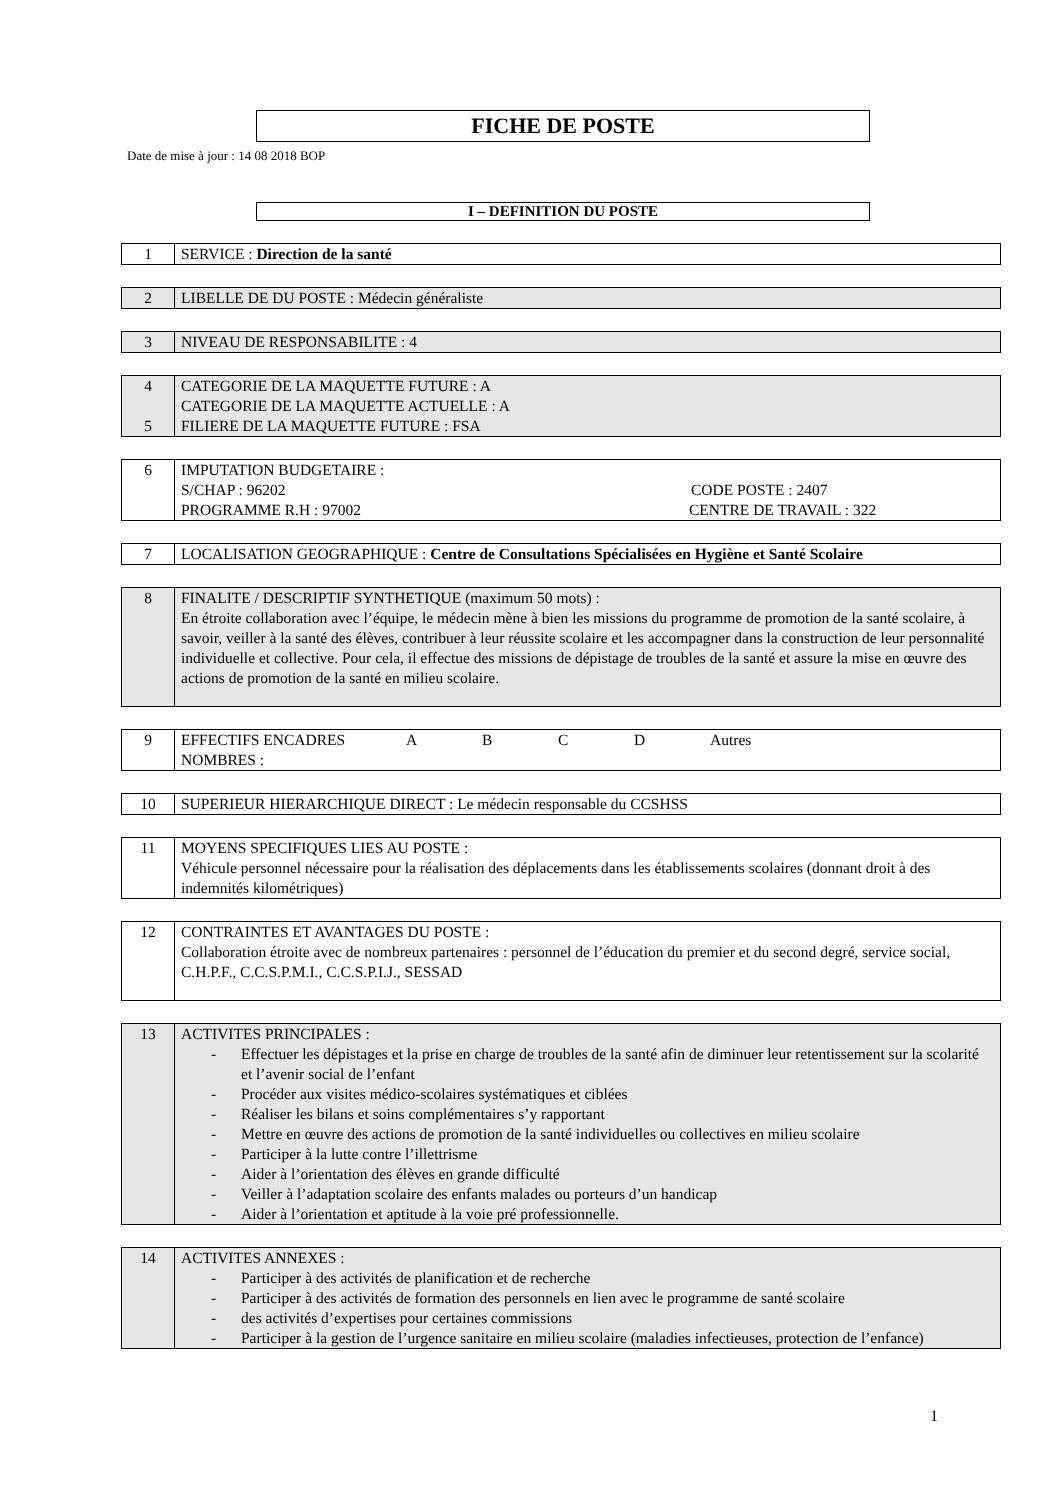FICHE DE POSTE
Date de mise à jour : 14 08 2018 BOP
I – DEFINITION DU POSTE
| 1 | SERVICE : Direction de la santé |
| 2 | LIBELLE DE DU POSTE : Médecin généraliste |
| 3 | NIVEAU DE RESPONSABILITE : 4 |
| 4 5 | CATEGORIE DE LA MAQUETTE FUTURE : A CATEGORIE DE LA MAQUETTE ACTUELLE : A FILIERE DE LA MAQUETTE FUTURE : FSA |
| 6 | IMPUTATION BUDGETAIRE : S/CHAP : 96202 CODE POSTE : 2407 PROGRAMME R.H : 97002 CENTRE DE TRAVAIL : 322 |
| 7 | LOCALISATION GEOGRAPHIQUE : Centre de Consultations Spécialisées en Hygiène et Santé Scolaire |
| 8 | FINALITE / DESCRIPTIF SYNTHETIQUE (maximum 50 mots) : En étroite collaboration avec l’équipe, le médecin mène à bien les missions du programme de promotion de la santé scolaire, à savoir, veiller à la santé des élèves, contribuer à leur réussite scolaire et les accompagner dans la construction de leur personnalité individuelle et collective. Pour cela, il effectue des missions de dépistage de troubles de la santé et assure la mise en œuvre des actions de promotion de la santé en milieu scolaire. |
| 9 | EFFECTIFS ENCADRES A B C D Autres NOMBRES : |
| 10 | SUPERIEUR HIERARCHIQUE DIRECT : Le médecin responsable du CCSHSS |
| 11 | MOYENS SPECIFIQUES LIES AU POSTE : Véhicule personnel nécessaire pour la réalisation des déplacements dans les établissements scolaires (donnant droit à des indemnités kilométriques) |
| 12 | CONTRAINTES ET AVANTAGES DU POSTE : Collaboration étroite avec de nombreux partenaires : personnel de l’éducation du premier et du second degré, service social, C.H.P.F., C.C.S.P.M.I., C.C.S.P.I.J., SESSAD |
| 13 | ACTIVITES PRINCIPALES : - Effectuer les dépistages et la prise en charge de troubles de la santé afin de diminuer leur retentissement sur la scolarité et l’avenir social de l’enfant - Procéder aux visites médico-scolaires systématiques et ciblées - Réaliser les bilans et soins complémentaires s’y rapportant - Mettre en œuvre des actions de promotion de la santé individuelles ou collectives en milieu scolaire - Participer à la lutte contre l’illettrisme - Aider à l’orientation des élèves en grande difficulté - Veiller à l’adaptation scolaire des enfants malades ou porteurs d’un handicap - Aider à l’orientation et aptitude à la voie pré professionnelle. |
| 14 | ACTIVITES ANNEXES : - Participer à des activités de planification et de recherche - Participer à des activités de formation des personnels en lien avec le programme de santé scolaire - des activités d’expertises pour certaines commissions - Participer à la gestion de l’urgence sanitaire en milieu scolaire (maladies infectieuses, protection de l’enfance) |
1